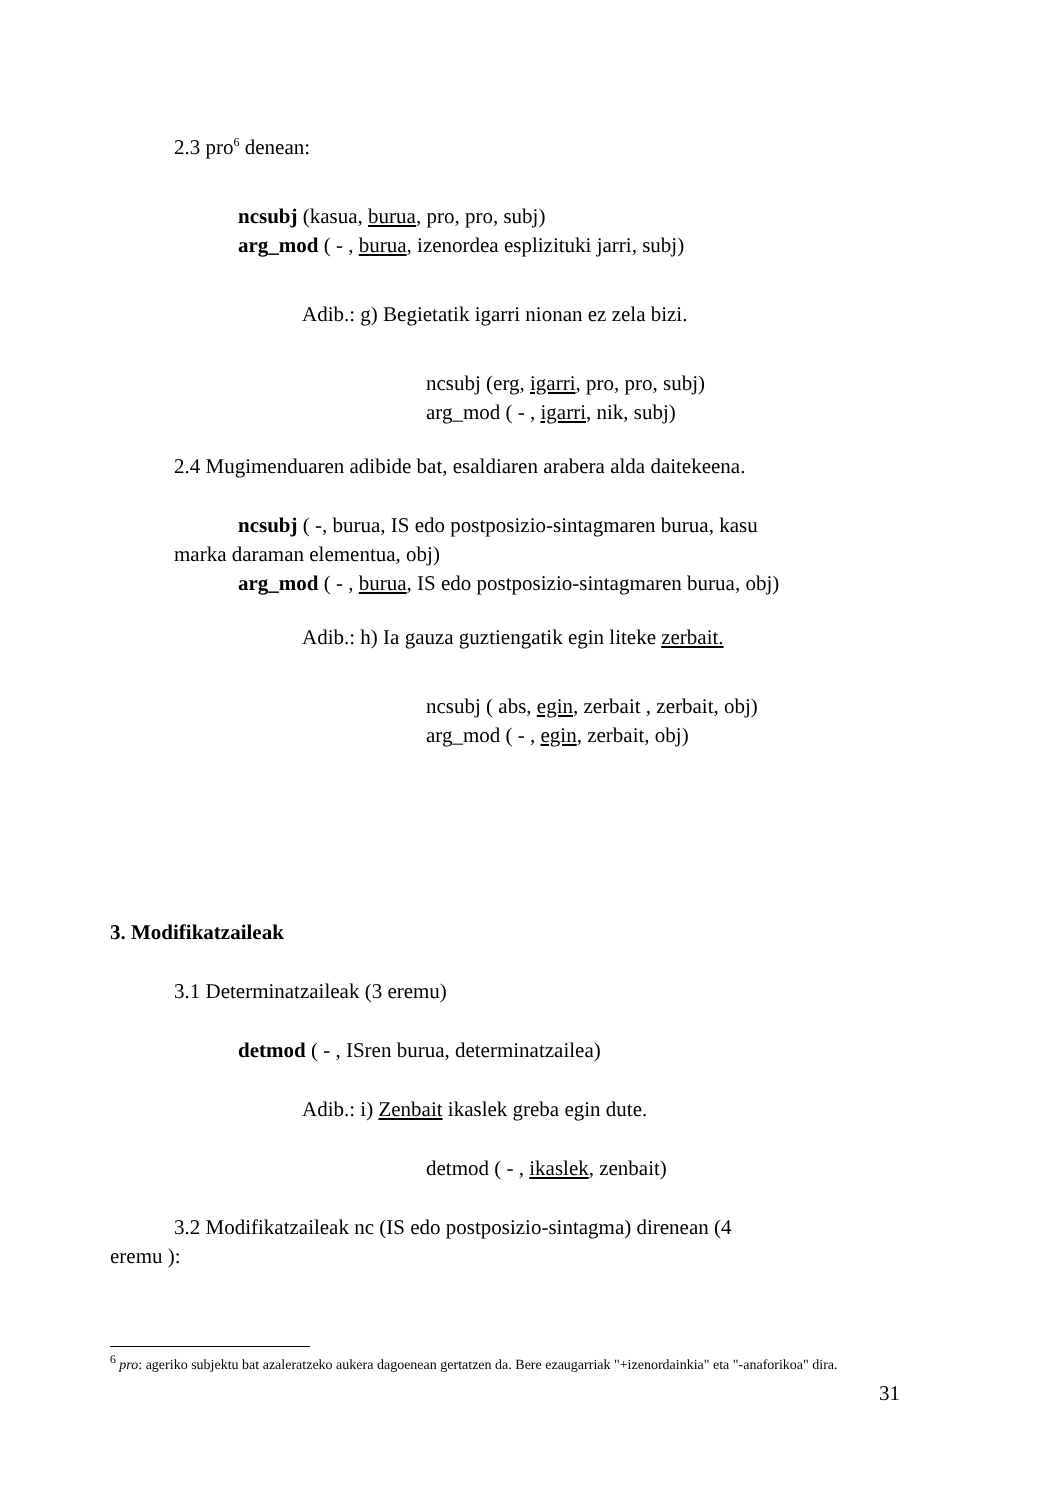2.3 pro<sup>6</sup> denean:
ncsubj (kasua, burua, pro, pro, subj)
arg_mod ( - , burua, izenordea esplizituki jarri, subj)
Adib.: g) Begietatik igarri nionan ez zela bizi.
ncsubj (erg, igarri, pro, pro, subj)
arg_mod ( - , igarri, nik, subj)
2.4 Mugimenduaren adibide bat, esaldiaren arabera alda daitekeena.
ncsubj ( -, burua, IS edo postposizio-sintagmaren burua, kasu
marka daraman elementua, obj)
arg_mod ( - , burua, IS edo postposizio-sintagmaren burua, obj)
Adib.: h) Ia gauza guztiengatik egin liteke zerbait.
ncsubj ( abs, egin, zerbait , zerbait, obj)
arg_mod ( - , egin, zerbait, obj)
3. Modifikatzaileak
3.1 Determinatzaileak (3 eremu)
detmod ( - , ISren burua, determinatzailea)
Adib.: i) Zenbait ikaslek greba egin dute.
detmod ( - , ikaslek, zenbait)
3.2 Modifikatzaileak nc (IS edo postposizio-sintagma) direnean (4
eremu ):
<sup>6</sup> pro: ageriko subjektu bat azaleratzeko aukera dagoenean gertatzen da. Bere ezaugarriak "+izenordainkia" eta "-anaforikoa" dira.
31